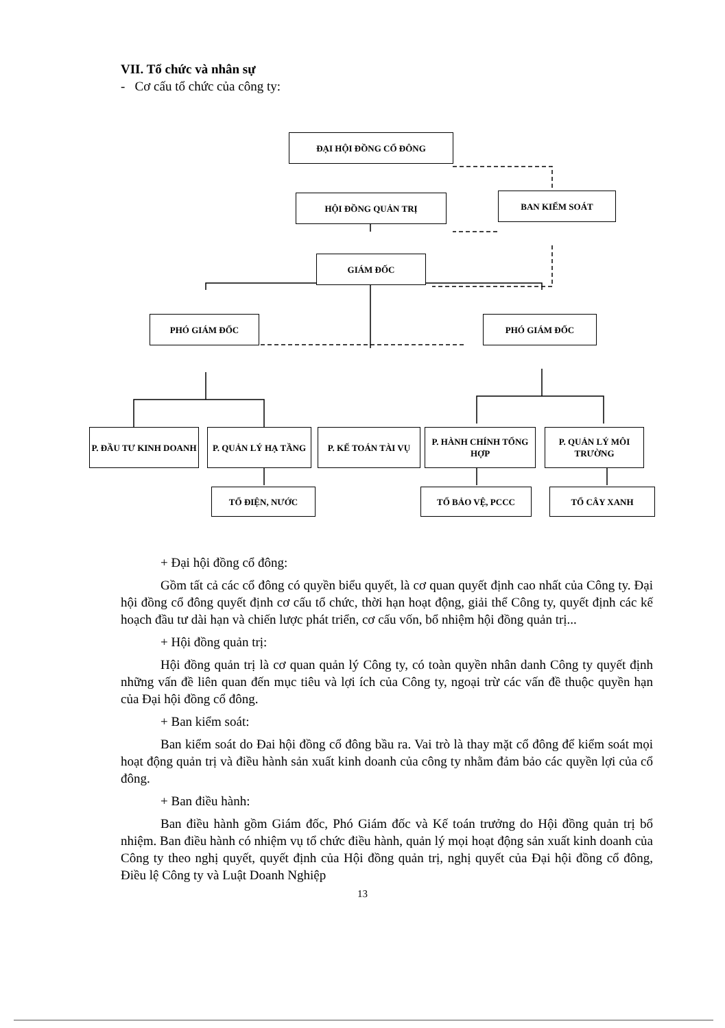VII. Tổ chức và nhân sự
- Cơ cấu tổ chức của công ty:
ĐẠI HỘI ĐỒNG CỔ ĐÔNG
HỘI ĐỒNG QUẢN TRỊ BAN KIỂM SOÁT
GIÁM ĐỐC
PHÓ GIÁM ĐỐC PHÓ GIÁM ĐỐC
P. ĐẦU TƯ KINH DOANH P. QUẢN LÝ HẠ TẦNG P. KẾ TOÁN TÀI VỤ
P. HÀNH CHÍNH TỔNG HỢP
P. QUẢN LÝ MÔI TRƯỜNG
TỔ ĐIỆN, NƯỚC TỔ BẢO VỆ, PCCC TỔ CÂY XANH
+ Đại hội đồng cổ đông:
Gồm tất cả các cổ đông có quyền biểu quyết, là cơ quan quyết định cao nhất của Công ty. Đại hội đồng cổ đông quyết định cơ cấu tổ chức, thời hạn hoạt động, giải thể Công ty, quyết định các kế hoạch đầu tư dài hạn và chiến lược phát triển, cơ cấu vốn, bổ nhiệm hội đồng quản trị...
+ Hội đồng quản trị:
Hội đồng quản trị là cơ quan quản lý Công ty, có toàn quyền nhân danh Công ty quyết định những vấn đề liên quan đến mục tiêu và lợi ích của Công ty, ngoại trừ các vấn đề thuộc quyền hạn của Đại hội đồng cổ đông.
+ Ban kiểm soát:
Ban kiểm soát do Đai hội đồng cổ đông bầu ra. Vai trò là thay mặt cổ đông để kiểm soát mọi hoạt động quản trị và điều hành sản xuất kinh doanh của công ty nhằm đảm bảo các quyền lợi của cổ đông.
+ Ban điều hành:
Ban điều hành gồm Giám đốc, Phó Giám đốc và Kế toán trưởng do Hội đồng quản trị bổ nhiệm. Ban điều hành có nhiệm vụ tổ chức điều hành, quản lý mọi hoạt động sản xuất kinh doanh của Công ty theo nghị quyết, quyết định của Hội đồng quản trị, nghị quyết của Đại hội đồng cổ đông, Điều lệ Công ty và Luật Doanh Nghiệp
13